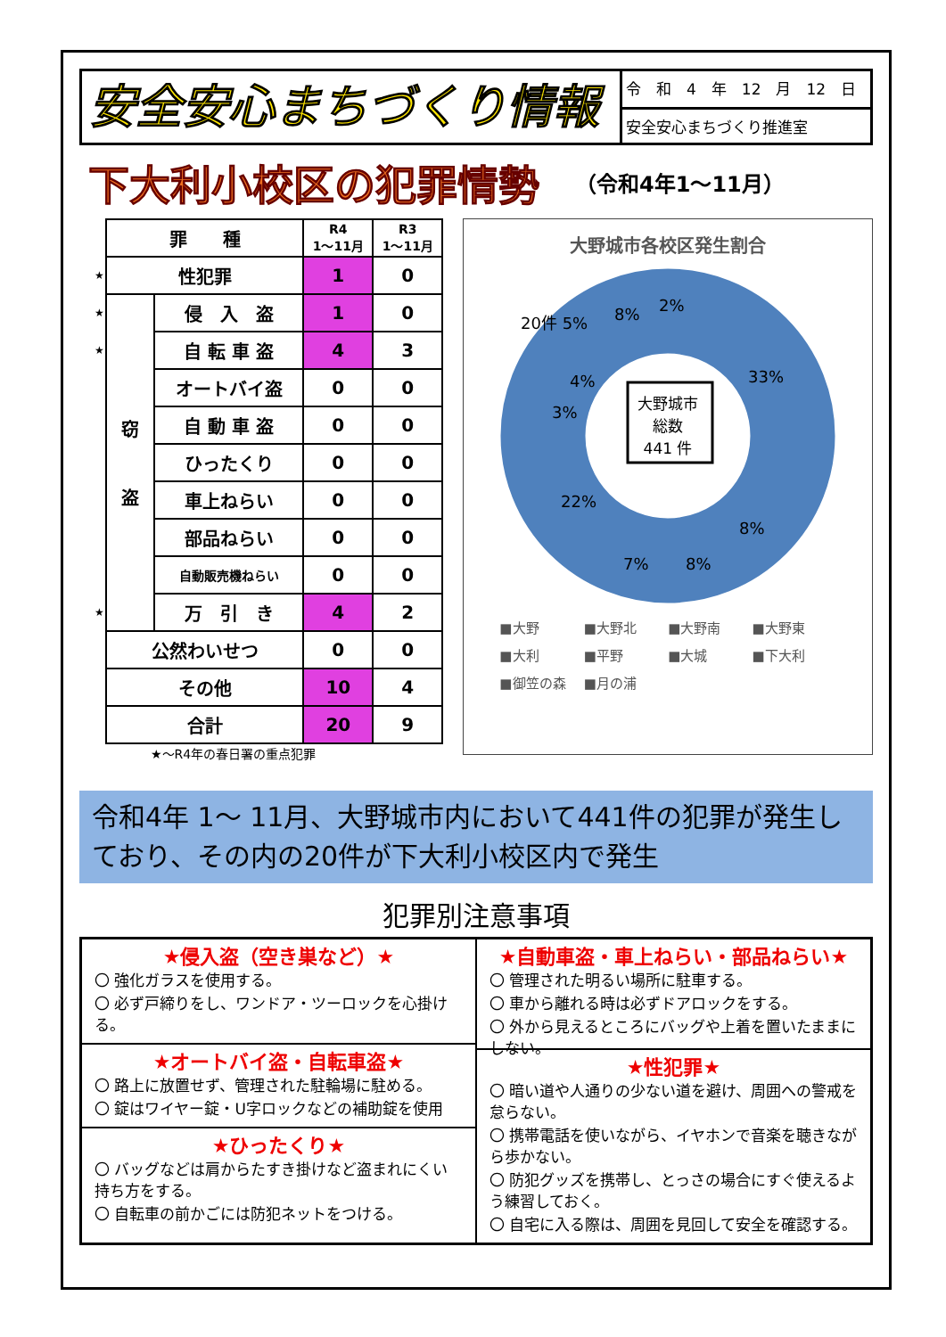安全安心まちづくり情報
令　和　4　年　12　月　12　日
安全安心まちづくり推進室
下大利小校区の犯罪情勢
（令和4年1～11月）
| | 罪 種 | | R4 1～11月 | R3 1～11月 |
| ★ | 性犯罪 | | 1 | 0 |
| ★ | 窃 盗 | 侵 入 盗 | 1 | 0 |
| ★ | | 自 転 車 盗 | 4 | 3 |
| | | オートバイ盗 | 0 | 0 |
| | | 自 動 車 盗 | 0 | 0 |
| | | ひったくり | 0 | 0 |
| | | 車上ねらい | 0 | 0 |
| | | 部品ねらい | 0 | 0 |
| | | 自動販売機ねらい | 0 | 0 |
| ★ | | 万 引 き | 4 | 2 |
| | 公然わいせつ | | 0 | 0 |
| | その他 | | 10 | 4 |
| | 合計 | | 20 | 9 |
★～R4年の春日署の重点犯罪
大野城市各校区発生割合
33%
8%
8%
7%
22%
3%
4%
20件 5%
8%
2%
大野城市
総数
441 件
■大野 ■大野北 ■大野南 ■大野東 ■大利 ■平野 ■大城 ■下大利 ■御笠の森 ■月の浦
令和4年 1～ 11月、大野城市内において441件の犯罪が発生しており、その内の20件が下大利小校区内で発生
犯罪別注意事項
★侵入盗（空き巣など）★
〇 強化ガラスを使用する。
〇 必ず戸締りをし、ワンドア・ツーロックを心掛ける。
★オートバイ盗・自転車盗★
〇 路上に放置せず、管理された駐輪場に駐める。
〇 錠はワイヤー錠・U字ロックなどの補助錠を使用
★ひったくり★
〇 バッグなどは肩からたすき掛けなど盗まれにくい持ち方をする。
〇 自転車の前かごには防犯ネットをつける。
★自動車盗・車上ねらい・部品ねらい★
〇 管理された明るい場所に駐車する。
〇 車から離れる時は必ずドアロックをする。
〇 外から見えるところにバッグや上着を置いたままにしない。
★性犯罪★
〇 暗い道や人通りの少ない道を避け、周囲への警戒を怠らない。
〇 携帯電話を使いながら、イヤホンで音楽を聴きながら歩かない。
〇 防犯グッズを携帯し、とっさの場合にすぐ使えるよう練習しておく。
〇 自宅に入る際は、周囲を見回して安全を確認する。